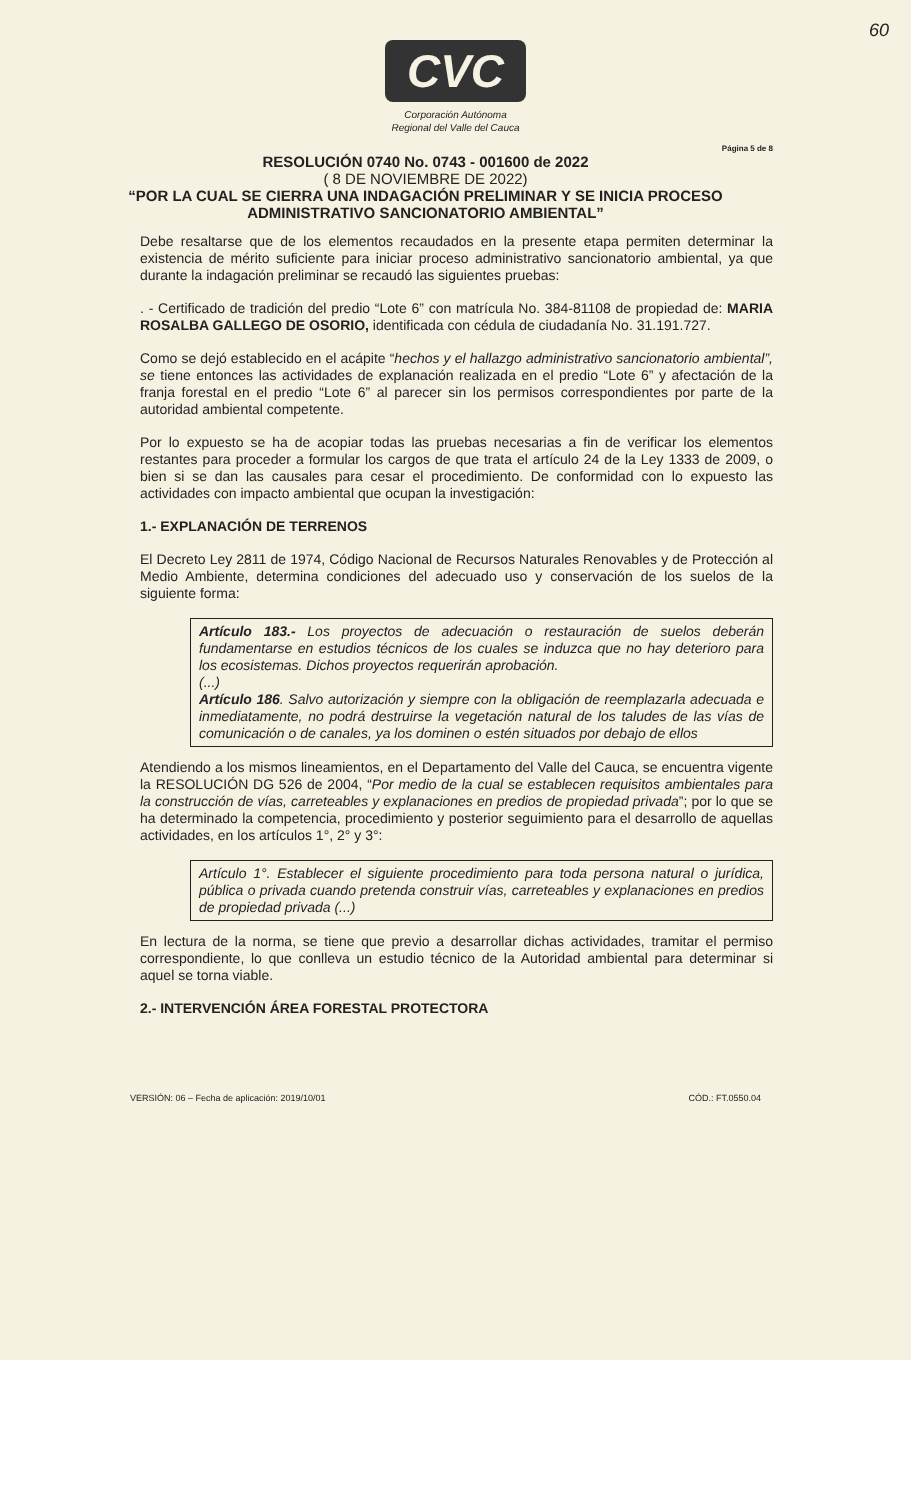60
CVC
Corporación Autónoma
Regional del Valle del Cauca
Página 5 de 8
RESOLUCIÓN 0740 No. 0743 - 001600 de 2022
( 8 DE NOVIEMBRE DE 2022)
“POR LA CUAL SE CIERRA UNA INDAGACIÓN PRELIMINAR Y SE INICIA PROCESO ADMINISTRATIVO SANCIONATORIO AMBIENTAL”
Debe resaltarse que de los elementos recaudados en la presente etapa permiten determinar la existencia de mérito suficiente para iniciar proceso administrativo sancionatorio ambiental, ya que durante la indagación preliminar se recaudó las siguientes pruebas:
. - Certificado de tradición del predio “Lote 6” con matrícula No. 384-81108 de propiedad de: MARIA ROSALBA GALLEGO DE OSORIO, identificada con cédula de ciudadanía No. 31.191.727.
Como se dejó establecido en el acápite “hechos y el hallazgo administrativo sancionatorio ambiental”, se tiene entonces las actividades de explanación realizada en el predio “Lote 6” y afectación de la franja forestal en el predio “Lote 6” al parecer sin los permisos correspondientes por parte de la autoridad ambiental competente.
Por lo expuesto se ha de acopiar todas las pruebas necesarias a fin de verificar los elementos restantes para proceder a formular los cargos de que trata el artículo 24 de la Ley 1333 de 2009, o bien si se dan las causales para cesar el procedimiento. De conformidad con lo expuesto las actividades con impacto ambiental que ocupan la investigación:
1.- EXPLANACIÓN DE TERRENOS
El Decreto Ley 2811 de 1974, Código Nacional de Recursos Naturales Renovables y de Protección al Medio Ambiente, determina condiciones del adecuado uso y conservación de los suelos de la siguiente forma:
Artículo 183.- Los proyectos de adecuación o restauración de suelos deberán fundamentarse en estudios técnicos de los cuales se induzca que no hay deterioro para los ecosistemas. Dichos proyectos requerirán aprobación.
(...)
Artículo 186. Salvo autorización y siempre con la obligación de reemplazarla adecuada e inmediatamente, no podrá destruirse la vegetación natural de los taludes de las vías de comunicación o de canales, ya los dominen o estén situados por debajo de ellos
Atendiendo a los mismos lineamientos, en el Departamento del Valle del Cauca, se encuentra vigente la RESOLUCIÓN DG 526 de 2004, “Por medio de la cual se establecen requisitos ambientales para la construcción de vías, carreteables y explanaciones en predios de propiedad privada”; por lo que se ha determinado la competencia, procedimiento y posterior seguimiento para el desarrollo de aquellas actividades, en los artículos 1°, 2° y 3°:
Artículo 1°. Establecer el siguiente procedimiento para toda persona natural o jurídica, pública o privada cuando pretenda construir vías, carreteables y explanaciones en predios de propiedad privada (...)
En lectura de la norma, se tiene que previo a desarrollar dichas actividades, tramitar el permiso correspondiente, lo que conlleva un estudio técnico de la Autoridad ambiental para determinar si aquel se torna viable.
2.- INTERVENCIÓN ÁREA FORESTAL PROTECTORA
VERSIÓN: 06 – Fecha de aplicación: 2019/10/01 CÓD.: FT.0550.04